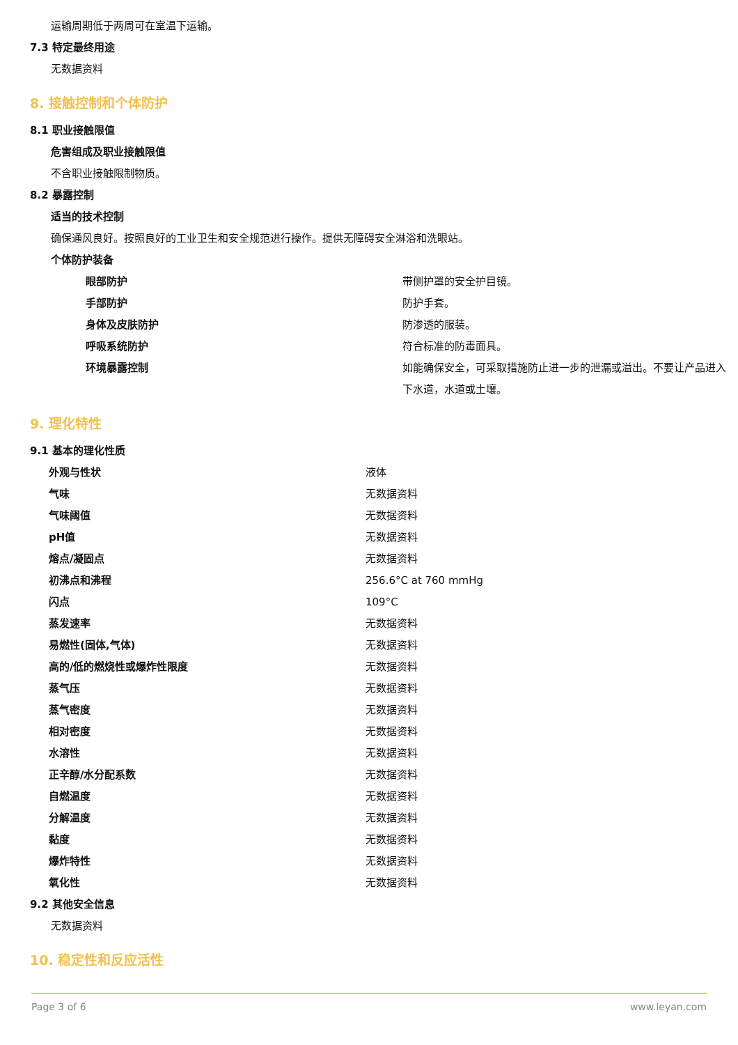运输周期低于两周可在室温下运输。
7.3 特定最终用途
无数据资料
8. 接触控制和个体防护
8.1 职业接触限值
危害组成及职业接触限值
不含职业接触限制物质。
8.2 暴露控制
适当的技术控制
确保通风良好。按照良好的工业卫生和安全规范进行操作。提供无障碍安全淋浴和洗眼站。
个体防护装备
| 眼部防护 | 带侧护罩的安全护目镜。 |
| 手部防护 | 防护手套。 |
| 身体及皮肤防护 | 防渗透的服装。 |
| 呼吸系统防护 | 符合标准的防毒面具。 |
| 环境暴露控制 | 如能确保安全，可采取措施防止进一步的泄漏或溢出。不要让产品进入下水道，水道或土壤。 |
9. 理化特性
9.1 基本的理化性质
| 外观与性状 | 液体 |
| 气味 | 无数据资料 |
| 气味阈值 | 无数据资料 |
| pH值 | 无数据资料 |
| 熔点/凝固点 | 无数据资料 |
| 初沸点和沸程 | 256.6°C at 760 mmHg |
| 闪点 | 109°C |
| 蒸发速率 | 无数据资料 |
| 易燃性(固体,气体) | 无数据资料 |
| 高的/低的燃烧性或爆炸性限度 | 无数据资料 |
| 蒸气压 | 无数据资料 |
| 蒸气密度 | 无数据资料 |
| 相对密度 | 无数据资料 |
| 水溶性 | 无数据资料 |
| 正辛醇/水分配系数 | 无数据资料 |
| 自燃温度 | 无数据资料 |
| 分解温度 | 无数据资料 |
| 黏度 | 无数据资料 |
| 爆炸特性 | 无数据资料 |
| 氧化性 | 无数据资料 |
9.2 其他安全信息
无数据资料
10. 稳定性和反应活性
Page 3 of 6 www.leyan.com